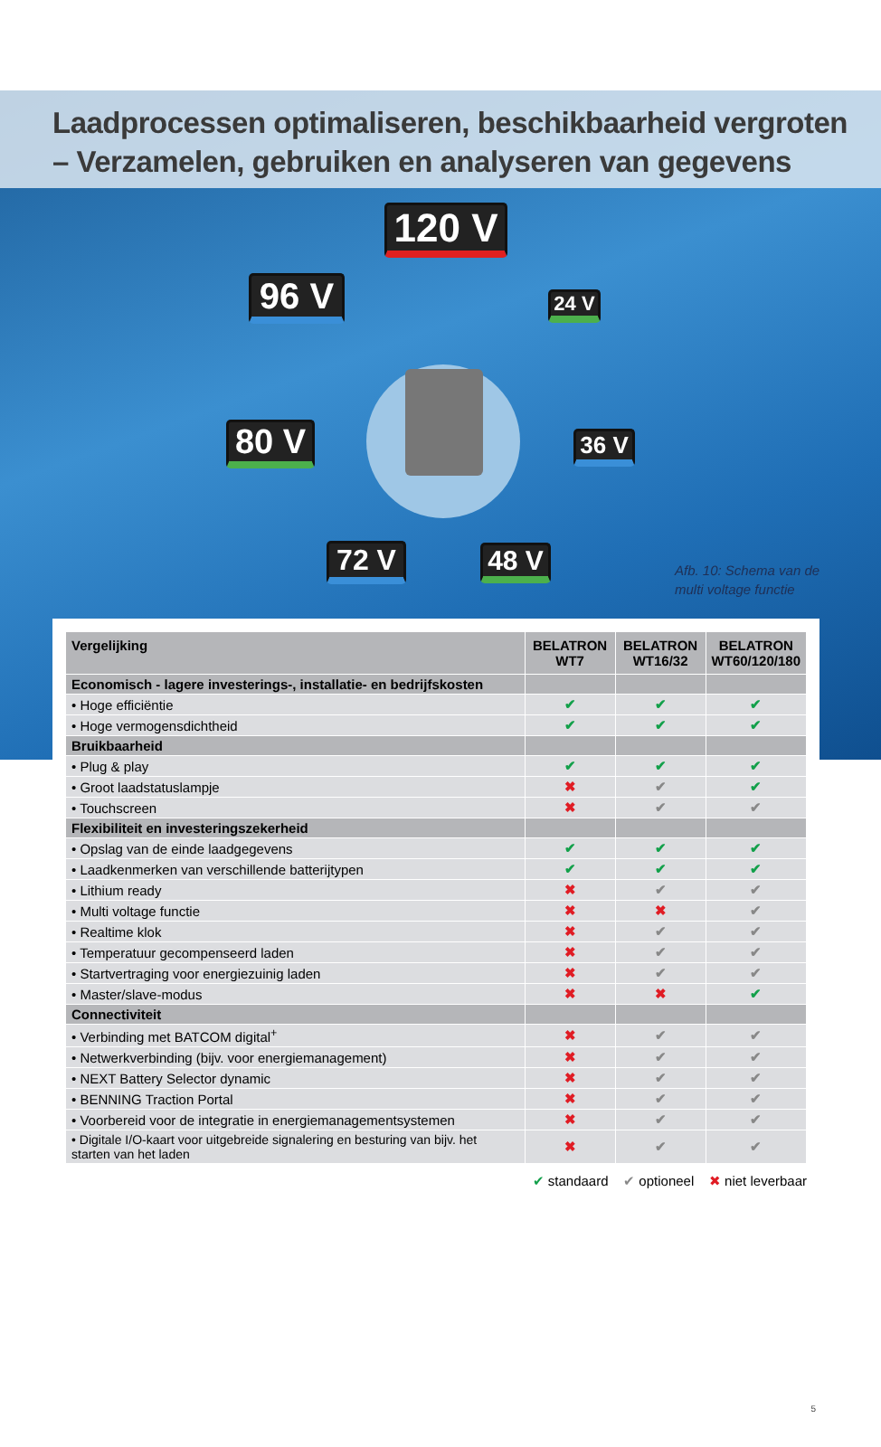Laadprocessen optimaliseren, beschikbaarheid vergroten
– Verzamelen, gebruiken en analyseren van gegevens
120 V
96 V
24 V
80 V
36 V
72 V 48 V
Afb. 10: Schema van de
multi voltage functie
| Vergelijking | BELATRON WT7 | BELATRON WT16/32 | BELATRON WT60/120/180 |
| --- | --- | --- | --- |
| Economisch - lagere investerings-, installatie- en bedrijfskosten | | | |
| • Hoge efficiëntie | ✔ | ✔ | ✔ |
| • Hoge vermogensdichtheid | ✔ | ✔ | ✔ |
| Bruikbaarheid | | | |
| • Plug & play | ✔ | ✔ | ✔ |
| • Groot laadstatuslampje | ✖ | ✔ | ✔ |
| • Touchscreen | ✖ | ✔ | ✔ |
| Flexibiliteit en investeringszekerheid | | | |
| • Opslag van de einde laadgegevens | ✔ | ✔ | ✔ |
| • Laadkenmerken van verschillende batterijtypen | ✔ | ✔ | ✔ |
| • Lithium ready | ✖ | ✔ | ✔ |
| • Multi voltage functie | ✖ | ✖ | ✔ |
| • Realtime klok | ✖ | ✔ | ✔ |
| • Temperatuur gecompenseerd laden | ✖ | ✔ | ✔ |
| • Startvertraging voor energiezuinig laden | ✖ | ✔ | ✔ |
| • Master/slave-modus | ✖ | ✖ | ✔ |
| Connectiviteit | | | |
| • Verbinding met BATCOM digital<sup>+</sup> | ✖ | ✔ | ✔ |
| • Netwerkverbinding (bijv. voor energiemanagement) | ✖ | ✔ | ✔ |
| • NEXT Battery Selector dynamic | ✖ | ✔ | ✔ |
| • BENNING Traction Portal | ✖ | ✔ | ✔ |
| • Voorbereid voor de integratie in energiemanagementsystemen | ✖ | ✔ | ✔ |
| • Digitale I/O-kaart voor uitgebreide signalering en besturing van bijv. het starten van het laden | ✖ | ✔ | ✔ |
✔ standaard ✔ optioneel ✖ niet leverbaar
5